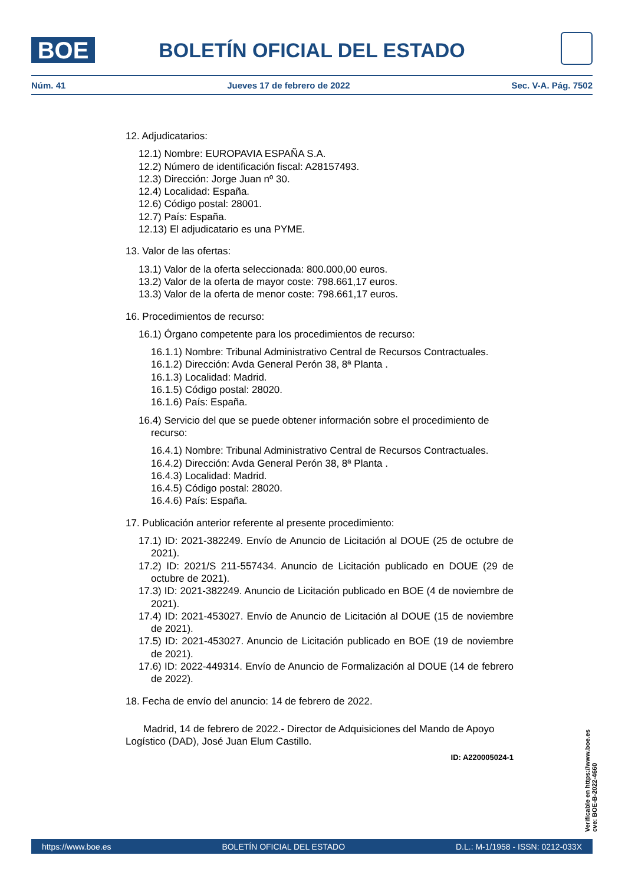BOE
BOLETÍN OFICIAL DEL ESTADO
Núm. 41 Jueves 17 de febrero de 2022 Sec. V-A. Pág. 7502
12. Adjudicatarios:
12.1) Nombre: EUROPAVIA ESPAÑA S.A.
12.2) Número de identificación fiscal: A28157493.
12.3) Dirección: Jorge Juan nº 30.
12.4) Localidad: España.
12.6) Código postal: 28001.
12.7) País: España.
12.13) El adjudicatario es una PYME.
13. Valor de las ofertas:
13.1) Valor de la oferta seleccionada: 800.000,00 euros.
13.2) Valor de la oferta de mayor coste: 798.661,17 euros.
13.3) Valor de la oferta de menor coste: 798.661,17 euros.
16. Procedimientos de recurso:
16.1) Órgano competente para los procedimientos de recurso:
16.1.1) Nombre: Tribunal Administrativo Central de Recursos Contractuales.
16.1.2) Dirección: Avda General Perón 38, 8ª Planta .
16.1.3) Localidad: Madrid.
16.1.5) Código postal: 28020.
16.1.6) País: España.
16.4) Servicio del que se puede obtener información sobre el procedimiento de recurso:
16.4.1) Nombre: Tribunal Administrativo Central de Recursos Contractuales.
16.4.2) Dirección: Avda General Perón 38, 8ª Planta .
16.4.3) Localidad: Madrid.
16.4.5) Código postal: 28020.
16.4.6) País: España.
17. Publicación anterior referente al presente procedimiento:
17.1) ID: 2021-382249. Envío de Anuncio de Licitación al DOUE (25 de octubre de 2021).
17.2) ID: 2021/S 211-557434. Anuncio de Licitación publicado en DOUE (29 de octubre de 2021).
17.3) ID: 2021-382249. Anuncio de Licitación publicado en BOE (4 de noviembre de 2021).
17.4) ID: 2021-453027. Envío de Anuncio de Licitación al DOUE (15 de noviembre de 2021).
17.5) ID: 2021-453027. Anuncio de Licitación publicado en BOE (19 de noviembre de 2021).
17.6) ID: 2022-449314. Envío de Anuncio de Formalización al DOUE (14 de febrero de 2022).
18. Fecha de envío del anuncio: 14 de febrero de 2022.
Madrid, 14 de febrero de 2022.- Director de Adquisiciones del Mando de Apoyo Logístico (DAD), José Juan Elum Castillo.
ID: A220005024-1
Verificable en https://www.boe.es
cve: BOE-B-2022-4660
https://www.boe.es BOLETÍN OFICIAL DEL ESTADO D.L.: M-1/1958 - ISSN: 0212-033X